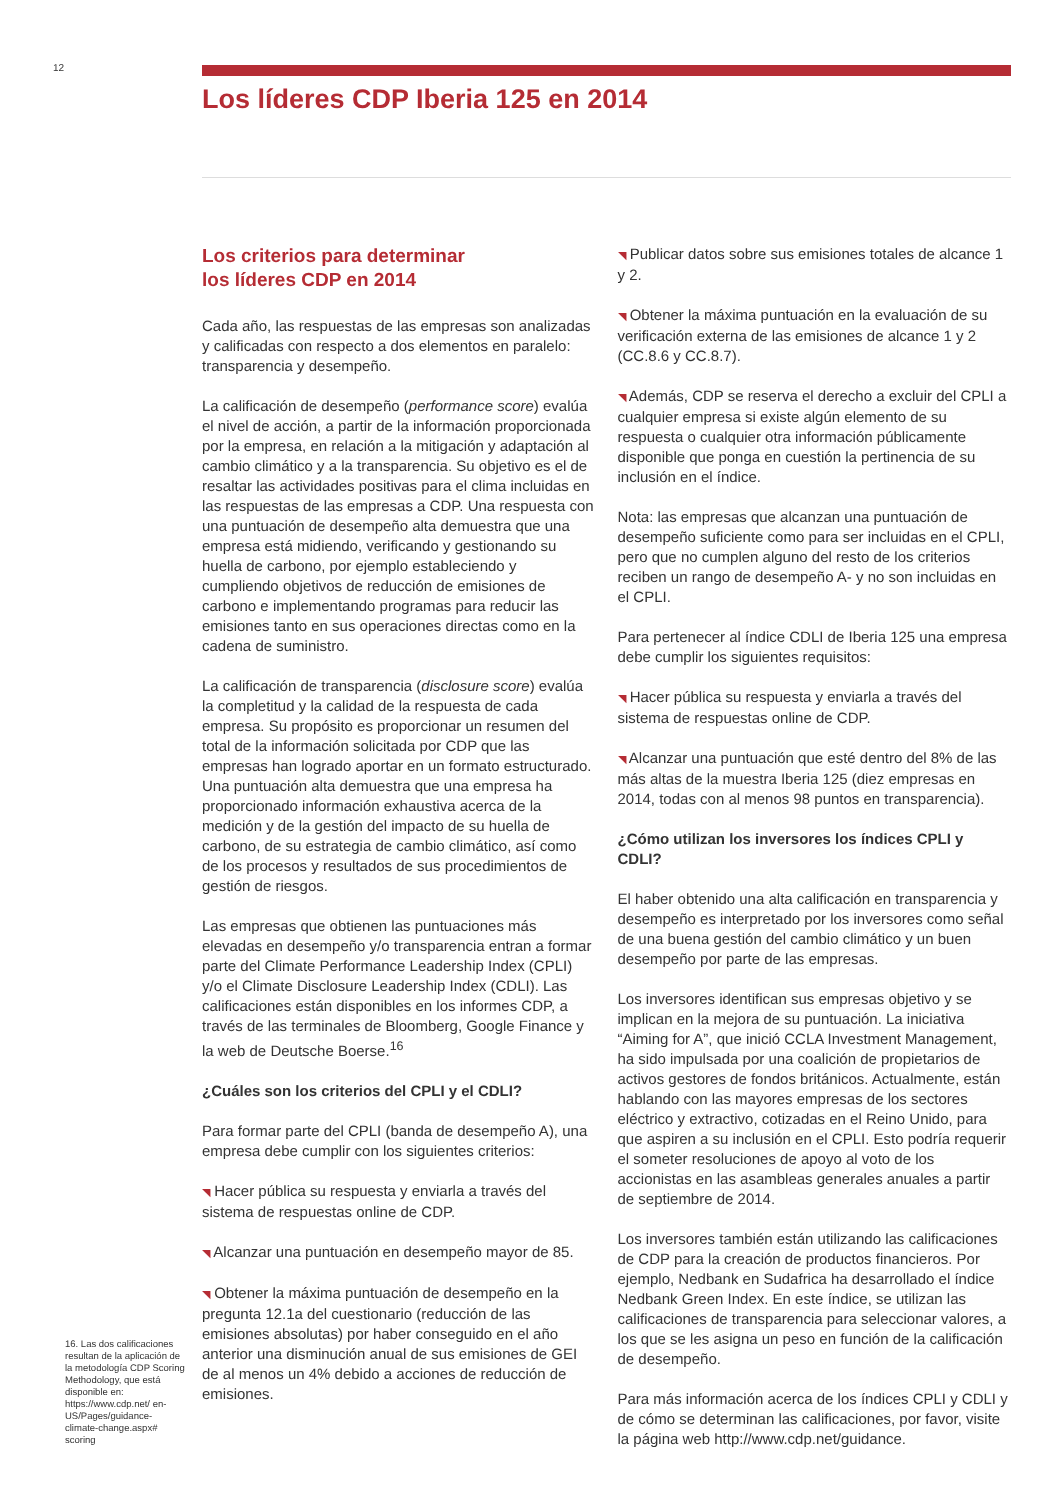12 Los líderes CDP Iberia 125 en 2014
Los criterios para determinar
los líderes CDP en 2014
Cada año, las respuestas de las empresas son analizadas y calificadas con respecto a dos elementos en paralelo: transparencia y desempeño.
La calificación de desempeño (performance score) evalúa el nivel de acción, a partir de la información proporcionada por la empresa, en relación a la mitigación y adaptación al cambio climático y a la transparencia. Su objetivo es el de resaltar las actividades positivas para el clima incluidas en las respuestas de las empresas a CDP. Una respuesta con una puntuación de desempeño alta demuestra que una empresa está midiendo, verificando y gestionando su huella de carbono, por ejemplo estableciendo y cumpliendo objetivos de reducción de emisiones de carbono e implementando programas para reducir las emisiones tanto en sus operaciones directas como en la cadena de suministro.
La calificación de transparencia (disclosure score) evalúa la completitud y la calidad de la respuesta de cada empresa. Su propósito es proporcionar un resumen del total de la información solicitada por CDP que las empresas han logrado aportar en un formato estructurado. Una puntuación alta demuestra que una empresa ha proporcionado información exhaustiva acerca de la medición y de la gestión del impacto de su huella de carbono, de su estrategia de cambio climático, así como de los procesos y resultados de sus procedimientos de gestión de riesgos.
Las empresas que obtienen las puntuaciones más elevadas en desempeño y/o transparencia entran a formar parte del Climate Performance Leadership Index (CPLI) y/o el Climate Disclosure Leadership Index (CDLI). Las calificaciones están disponibles en los informes CDP, a través de las terminales de Bloomberg, Google Finance y la web de Deutsche Boerse.<sup>16</sup>
¿Cuáles son los criterios del CPLI y el CDLI?
Para formar parte del CPLI (banda de desempeño A), una empresa debe cumplir con los siguientes criterios:
◥ Hacer pública su respuesta y enviarla a través del sistema de respuestas online de CDP.
◥ Alcanzar una puntuación en desempeño mayor de 85.
◥ Obtener la máxima puntuación de desempeño en la pregunta 12.1a del cuestionario (reducción de las emisiones absolutas) por haber conseguido en el año anterior una disminución anual de sus emisiones de GEI de al menos un 4% debido a acciones de reducción de emisiones.
◥ Publicar datos sobre sus emisiones totales de alcance 1 y 2.
◥ Obtener la máxima puntuación en la evaluación de su verificación externa de las emisiones de alcance 1 y 2 (CC.8.6 y CC.8.7).
◥ Además, CDP se reserva el derecho a excluir del CPLI a cualquier empresa si existe algún elemento de su respuesta o cualquier otra información públicamente disponible que ponga en cuestión la pertinencia de su inclusión en el índice.
Nota: las empresas que alcanzan una puntuación de desempeño suficiente como para ser incluidas en el CPLI, pero que no cumplen alguno del resto de los criterios reciben un rango de desempeño A- y no son incluidas en el CPLI.
Para pertenecer al índice CDLI de Iberia 125 una empresa debe cumplir los siguientes requisitos:
◥ Hacer pública su respuesta y enviarla a través del sistema de respuestas online de CDP.
◥ Alcanzar una puntuación que esté dentro del 8% de las más altas de la muestra Iberia 125 (diez empresas en 2014, todas con al menos 98 puntos en transparencia).
¿Cómo utilizan los inversores los índices CPLI y CDLI?
El haber obtenido una alta calificación en transparencia y desempeño es interpretado por los inversores como señal de una buena gestión del cambio climático y un buen desempeño por parte de las empresas.
Los inversores identifican sus empresas objetivo y se implican en la mejora de su puntuación. La iniciativa “Aiming for A”, que inició CCLA Investment Management, ha sido impulsada por una coalición de propietarios de activos gestores de fondos británicos. Actualmente, están hablando con las mayores empresas de los sectores eléctrico y extractivo, cotizadas en el Reino Unido, para que aspiren a su inclusión en el CPLI. Esto podría requerir el someter resoluciones de apoyo al voto de los accionistas en las asambleas generales anuales a partir de septiembre de 2014.
Los inversores también están utilizando las calificaciones de CDP para la creación de productos financieros. Por ejemplo, Nedbank en Sudafrica ha desarrollado el índice Nedbank Green Index. En este índice, se utilizan las calificaciones de transparencia para seleccionar valores, a los que se les asigna un peso en función de la calificación de desempeño.
Para más información acerca de los índices CPLI y CDLI y de cómo se determinan las calificaciones, por favor, visite la página web http://www.cdp.net/guidance.
16. Las dos calificaciones resultan de la aplicación de la metodología CDP Scoring Methodology, que está disponible en: https://www.cdp.net/ en-US/Pages/guidance-climate-change.aspx# scoring